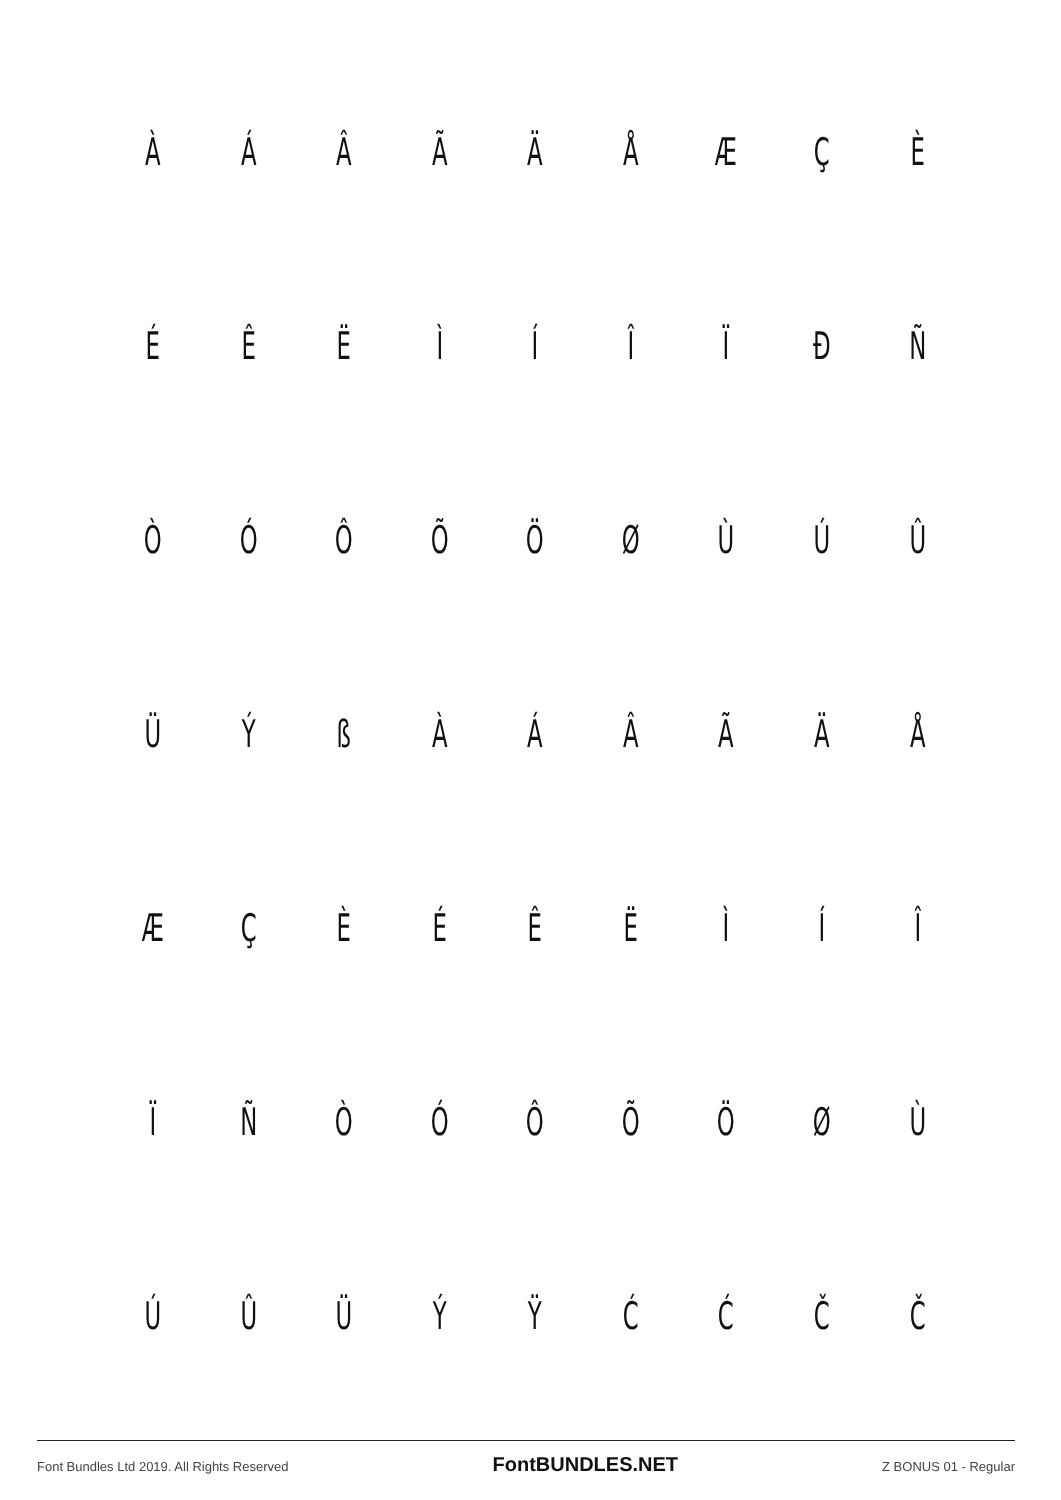À Á Â Ã Ä Å Æ Ç È
É Ê Ë Ì Í Î Ï Ð Ñ
Ò Ó Ô Õ Ö Ø Ù Ú Û
Ü Ý ß À Á Â Ã Ä Å
Æ Ç È É Ê Ë Ì Í Î
Ï Ñ Ò Ó Ô Õ Ö Ø Ù
Ú Û Ü Ý Ÿ Ć Ć Č Č
Font Bundles Ltd 2019. All Rights Reserved FontBUNDLES.NET Z BONUS 01 - Regular